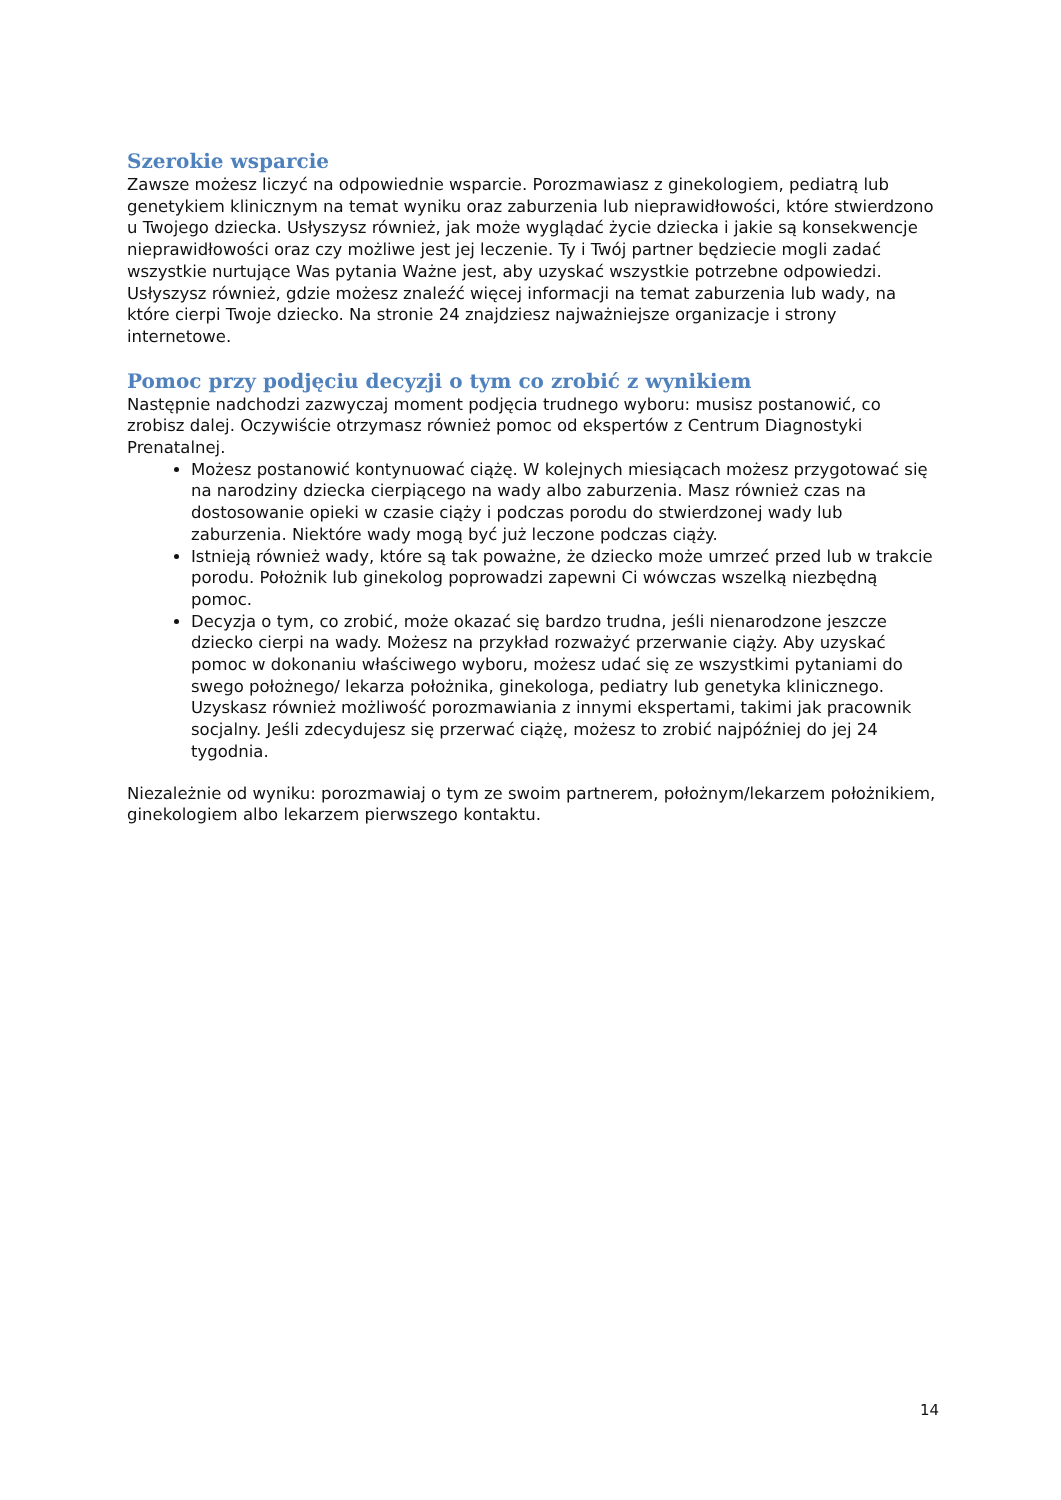Szerokie wsparcie
Zawsze możesz liczyć na odpowiednie wsparcie. Porozmawiasz z ginekologiem, pediatrą lub genetykiem klinicznym na temat wyniku oraz zaburzenia lub nieprawidłowości, które stwierdzono u Twojego dziecka. Usłyszysz również, jak może wyglądać życie dziecka i jakie są konsekwencje nieprawidłowości oraz czy możliwe jest jej leczenie. Ty i Twój partner będziecie mogli zadać wszystkie nurtujące Was pytania Ważne jest, aby uzyskać wszystkie potrzebne odpowiedzi. Usłyszysz również, gdzie możesz znaleźć więcej informacji na temat zaburzenia lub wady, na które cierpi Twoje dziecko. Na stronie 24 znajdziesz najważniejsze organizacje i strony internetowe.
Pomoc przy podjęciu decyzji o tym co zrobić z wynikiem
Następnie nadchodzi zazwyczaj moment podjęcia trudnego wyboru: musisz postanowić, co zrobisz dalej. Oczywiście otrzymasz również pomoc od ekspertów z Centrum Diagnostyki Prenatalnej.
Możesz postanowić kontynuować ciążę. W kolejnych miesiącach możesz przygotować się na narodziny dziecka cierpiącego na wady albo zaburzenia. Masz również czas na dostosowanie opieki w czasie ciąży i podczas porodu do stwierdzonej wady lub zaburzenia. Niektóre wady mogą być już leczone podczas ciąży.
Istnieją również wady, które są tak poważne, że dziecko może umrzeć przed lub w trakcie porodu. Położnik lub ginekolog poprowadzi zapewni Ci wówczas wszelką niezbędną pomoc.
Decyzja o tym, co zrobić, może okazać się bardzo trudna, jeśli nienarodzone jeszcze dziecko cierpi na wady. Możesz na przykład rozważyć przerwanie ciąży. Aby uzyskać pomoc w dokonaniu właściwego wyboru, możesz udać się ze wszystkimi pytaniami do swego położnego/ lekarza położnika, ginekologa, pediatry lub genetyka klinicznego. Uzyskasz również możliwość porozmawiania z innymi ekspertami, takimi jak pracownik socjalny. Jeśli zdecydujesz się przerwać ciążę, możesz to zrobić najpóźniej do jej 24 tygodnia.
Niezależnie od wyniku: porozmawiaj o tym ze swoim partnerem, położnym/lekarzem położnikiem, ginekologiem albo lekarzem pierwszego kontaktu.
14